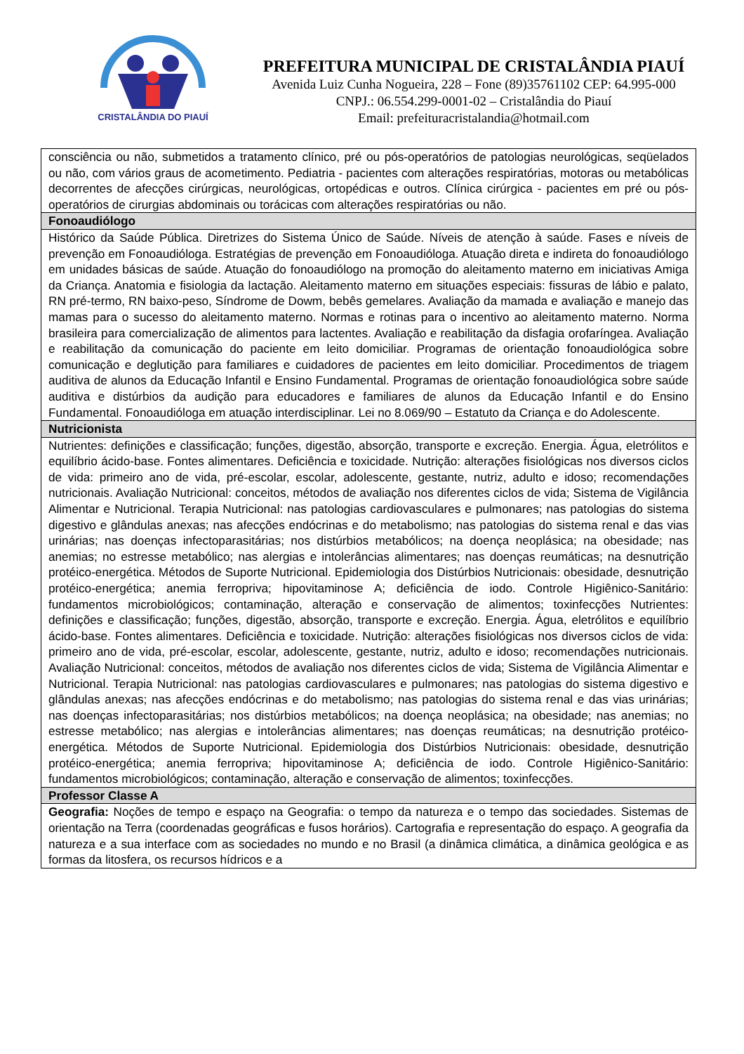CRISTALÂNDIA DO PIAUÍ
PREFEITURA MUNICIPAL DE CRISTALÂNDIA PIAUÍ
Avenida Luiz Cunha Nogueira, 228 – Fone (89)35761102 CEP: 64.995-000
CNPJ.: 06.554.299-0001-02 – Cristalândia do Piauí
Email: prefeituracristalandia@hotmail.com
| consciência ou não, submetidos a tratamento clínico, pré ou pós-operatórios de patologias neurológicas, seqüelados ou não, com vários graus de acometimento. Pediatria - pacientes com alterações respiratórias, motoras ou metabólicas decorrentes de afecções cirúrgicas, neurológicas, ortopédicas e outros. Clínica cirúrgica - pacientes em pré ou pós-operatórios de cirurgias abdominais ou torácicas com alterações respiratórias ou não. |
| Fonoaudiólogo |
| Histórico da Saúde Pública. Diretrizes do Sistema Único de Saúde. Níveis de atenção à saúde. Fases e níveis de prevenção em Fonoaudióloga. Estratégias de prevenção em Fonoaudióloga. Atuação direta e indireta do fonoaudiólogo em unidades básicas de saúde. Atuação do fonoaudiólogo na promoção do aleitamento materno em iniciativas Amiga da Criança. Anatomia e fisiologia da lactação. Aleitamento materno em situações especiais: fissuras de lábio e palato, RN pré-termo, RN baixo-peso, Síndrome de Dowm, bebês gemelares. Avaliação da mamada e avaliação e manejo das mamas para o sucesso do aleitamento materno. Normas e rotinas para o incentivo ao aleitamento materno. Norma brasileira para comercialização de alimentos para lactentes. Avaliação e reabilitação da disfagia orofaríngea. Avaliação e reabilitação da comunicação do paciente em leito domiciliar. Programas de orientação fonoaudiológica sobre comunicação e deglutição para familiares e cuidadores de pacientes em leito domiciliar. Procedimentos de triagem auditiva de alunos da Educação Infantil e Ensino Fundamental. Programas de orientação fonoaudiológica sobre saúde auditiva e distúrbios da audição para educadores e familiares de alunos da Educação Infantil e do Ensino Fundamental. Fonoaudióloga em atuação interdisciplinar. Lei no 8.069/90 – Estatuto da Criança e do Adolescente. |
| Nutricionista |
| Nutrientes: definições e classificação; funções, digestão, absorção, transporte e excreção. Energia. Água, eletrólitos e equilíbrio ácido-base. Fontes alimentares. Deficiência e toxicidade. Nutrição: alterações fisiológicas nos diversos ciclos de vida: primeiro ano de vida, pré-escolar, escolar, adolescente, gestante, nutriz, adulto e idoso; recomendações nutricionais. Avaliação Nutricional: conceitos, métodos de avaliação nos diferentes ciclos de vida; Sistema de Vigilância Alimentar e Nutricional. Terapia Nutricional: nas patologias cardiovasculares e pulmonares; nas patologias do sistema digestivo e glândulas anexas; nas afecções endócrinas e do metabolismo; nas patologias do sistema renal e das vias urinárias; nas doenças infectoparasitárias; nos distúrbios metabólicos; na doença neoplásica; na obesidade; nas anemias; no estresse metabólico; nas alergias e intolerâncias alimentares; nas doenças reumáticas; na desnutrição protéico-energética. Métodos de Suporte Nutricional. Epidemiologia dos Distúrbios Nutricionais: obesidade, desnutrição protéico-energética; anemia ferropriva; hipovitaminose A; deficiência de iodo. Controle Higiênico-Sanitário: fundamentos microbiológicos; contaminação, alteração e conservação de alimentos; toxinfecções Nutrientes: definições e classificação; funções, digestão, absorção, transporte e excreção. Energia. Água, eletrólitos e equilíbrio ácido-base. Fontes alimentares. Deficiência e toxicidade. Nutrição: alterações fisiológicas nos diversos ciclos de vida: primeiro ano de vida, pré-escolar, escolar, adolescente, gestante, nutriz, adulto e idoso; recomendações nutricionais. Avaliação Nutricional: conceitos, métodos de avaliação nos diferentes ciclos de vida; Sistema de Vigilância Alimentar e Nutricional. Terapia Nutricional: nas patologias cardiovasculares e pulmonares; nas patologias do sistema digestivo e glândulas anexas; nas afecções endócrinas e do metabolismo; nas patologias do sistema renal e das vias urinárias; nas doenças infectoparasitárias; nos distúrbios metabólicos; na doença neoplásica; na obesidade; nas anemias; no estresse metabólico; nas alergias e intolerâncias alimentares; nas doenças reumáticas; na desnutrição protéico-energética. Métodos de Suporte Nutricional. Epidemiologia dos Distúrbios Nutricionais: obesidade, desnutrição protéico-energética; anemia ferropriva; hipovitaminose A; deficiência de iodo. Controle Higiênico-Sanitário: fundamentos microbiológicos; contaminação, alteração e conservação de alimentos; toxinfecções. |
| Professor Classe A |
| Geografia: Noções de tempo e espaço na Geografia: o tempo da natureza e o tempo das sociedades. Sistemas de orientação na Terra (coordenadas geográficas e fusos horários). Cartografia e representação do espaço. A geografia da natureza e a sua interface com as sociedades no mundo e no Brasil (a dinâmica climática, a dinâmica geológica e as formas da litosfera, os recursos hídricos e a |